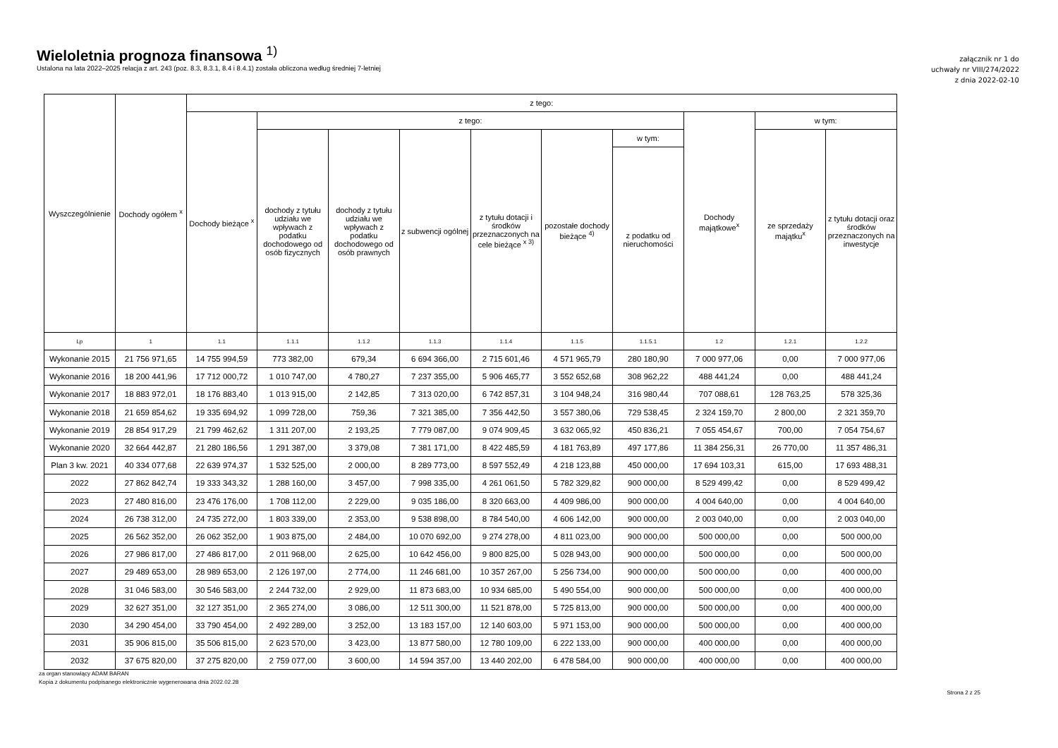Wieloletnia prognoza finansowa <sup>1)</sup>
Ustalona na lata 2022–2025 relacja z art. 243 (poz. 8.3, 8.3.1, 8.4 i 8.4.1) została obliczona według średniej 7-letniej
załącznik nr 1 do
uchwały nr VIII/274/2022
z dnia 2022-02-10
| Wyszczególnienie | Dochody ogółem <sup>x</sup> | z tego: | | | | | | | | | |
| --- | --- | --- | --- | --- | --- | --- | --- | --- | --- | --- | --- |
| | | Dochody bieżące <sup>x</sup> | z tego: | | | | | | Dochody majątkowe<sup>x</sup> | w tym: | |
| | | | dochody z tytułu udziału we wpływach z podatku dochodowego od osób fizycznych | dochody z tytułu udziału we wpływach z podatku dochodowego od osób prawnych | z subwencji ogólnej | z tytułu dotacji i środków przeznaczonych na cele bieżące <sup>x 3)</sup> | pozostałe dochody bieżące <sup>4)</sup> | w tym: | | ze sprzedaży majątku<sup>x</sup> | z tytułu dotacji oraz środków przeznaczonych na inwestycje |
| | | | | | | | | z podatku od nieruchomości | | | |
| Lp | 1 | 1.1 | 1.1.1 | 1.1.2 | 1.1.3 | 1.1.4 | 1.1.5 | 1.1.5.1 | 1.2 | 1.2.1 | 1.2.2 |
| Wykonanie 2015 | 21 756 971,65 | 14 755 994,59 | 773 382,00 | 679,34 | 6 694 366,00 | 2 715 601,46 | 4 571 965,79 | 280 180,90 | 7 000 977,06 | 0,00 | 7 000 977,06 |
| Wykonanie 2016 | 18 200 441,96 | 17 712 000,72 | 1 010 747,00 | 4 780,27 | 7 237 355,00 | 5 906 465,77 | 3 552 652,68 | 308 962,22 | 488 441,24 | 0,00 | 488 441,24 |
| Wykonanie 2017 | 18 883 972,01 | 18 176 883,40 | 1 013 915,00 | 2 142,85 | 7 313 020,00 | 6 742 857,31 | 3 104 948,24 | 316 980,44 | 707 088,61 | 128 763,25 | 578 325,36 |
| Wykonanie 2018 | 21 659 854,62 | 19 335 694,92 | 1 099 728,00 | 759,36 | 7 321 385,00 | 7 356 442,50 | 3 557 380,06 | 729 538,45 | 2 324 159,70 | 2 800,00 | 2 321 359,70 |
| Wykonanie 2019 | 28 854 917,29 | 21 799 462,62 | 1 311 207,00 | 2 193,25 | 7 779 087,00 | 9 074 909,45 | 3 632 065,92 | 450 836,21 | 7 055 454,67 | 700,00 | 7 054 754,67 |
| Wykonanie 2020 | 32 664 442,87 | 21 280 186,56 | 1 291 387,00 | 3 379,08 | 7 381 171,00 | 8 422 485,59 | 4 181 763,89 | 497 177,86 | 11 384 256,31 | 26 770,00 | 11 357 486,31 |
| Plan 3 kw. 2021 | 40 334 077,68 | 22 639 974,37 | 1 532 525,00 | 2 000,00 | 8 289 773,00 | 8 597 552,49 | 4 218 123,88 | 450 000,00 | 17 694 103,31 | 615,00 | 17 693 488,31 |
| 2022 | 27 862 842,74 | 19 333 343,32 | 1 288 160,00 | 3 457,00 | 7 998 335,00 | 4 261 061,50 | 5 782 329,82 | 900 000,00 | 8 529 499,42 | 0,00 | 8 529 499,42 |
| 2023 | 27 480 816,00 | 23 476 176,00 | 1 708 112,00 | 2 229,00 | 9 035 186,00 | 8 320 663,00 | 4 409 986,00 | 900 000,00 | 4 004 640,00 | 0,00 | 4 004 640,00 |
| 2024 | 26 738 312,00 | 24 735 272,00 | 1 803 339,00 | 2 353,00 | 9 538 898,00 | 8 784 540,00 | 4 606 142,00 | 900 000,00 | 2 003 040,00 | 0,00 | 2 003 040,00 |
| 2025 | 26 562 352,00 | 26 062 352,00 | 1 903 875,00 | 2 484,00 | 10 070 692,00 | 9 274 278,00 | 4 811 023,00 | 900 000,00 | 500 000,00 | 0,00 | 500 000,00 |
| 2026 | 27 986 817,00 | 27 486 817,00 | 2 011 968,00 | 2 625,00 | 10 642 456,00 | 9 800 825,00 | 5 028 943,00 | 900 000,00 | 500 000,00 | 0,00 | 500 000,00 |
| 2027 | 29 489 653,00 | 28 989 653,00 | 2 126 197,00 | 2 774,00 | 11 246 681,00 | 10 357 267,00 | 5 256 734,00 | 900 000,00 | 500 000,00 | 0,00 | 400 000,00 |
| 2028 | 31 046 583,00 | 30 546 583,00 | 2 244 732,00 | 2 929,00 | 11 873 683,00 | 10 934 685,00 | 5 490 554,00 | 900 000,00 | 500 000,00 | 0,00 | 400 000,00 |
| 2029 | 32 627 351,00 | 32 127 351,00 | 2 365 274,00 | 3 086,00 | 12 511 300,00 | 11 521 878,00 | 5 725 813,00 | 900 000,00 | 500 000,00 | 0,00 | 400 000,00 |
| 2030 | 34 290 454,00 | 33 790 454,00 | 2 492 289,00 | 3 252,00 | 13 183 157,00 | 12 140 603,00 | 5 971 153,00 | 900 000,00 | 500 000,00 | 0,00 | 400 000,00 |
| 2031 | 35 906 815,00 | 35 506 815,00 | 2 623 570,00 | 3 423,00 | 13 877 580,00 | 12 780 109,00 | 6 222 133,00 | 900 000,00 | 400 000,00 | 0,00 | 400 000,00 |
| 2032 | 37 675 820,00 | 37 275 820,00 | 2 759 077,00 | 3 600,00 | 14 594 357,00 | 13 440 202,00 | 6 478 584,00 | 900 000,00 | 400 000,00 | 0,00 | 400 000,00 |
za organ stanowiący ADAM BARAN
Kopia z dokumentu podpisanego elektronicznie wygenerowana dnia 2022.02.28
Strona 2 z 25